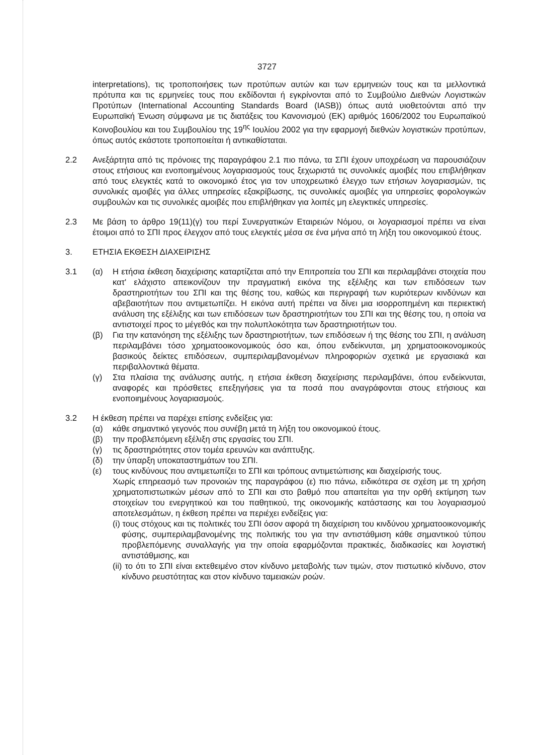3727
interpretations), τις τροποποιήσεις των προτύπων αυτών και των ερμηνειών τους και τα μελλοντικά πρότυπα και τις ερμηνείες τους που εκδίδονται ή εγκρίνονται από το Συμβούλιο Διεθνών Λογιστικών Προτύπων (International Accounting Standards Board (IASB)) όπως αυτά υιοθετούνται από την Ευρωπαϊκή Ένωση σύμφωνα με τις διατάξεις του Κανονισμού (ΕΚ) αριθμός 1606/2002 του Ευρωπαϊκού Κοινοβουλίου και του Συμβουλίου της 19<sup>ης</sup> Ιουλίου 2002 για την εφαρμογή διεθνών λογιστικών προτύπων, όπως αυτός εκάστοτε τροποποιείται ή αντικαθίσταται.
2.2 Ανεξάρτητα από τις πρόνοιες της παραγράφου 2.1 πιο πάνω, τα ΣΠΙ έχουν υποχρέωση να παρουσιάζουν στους ετήσιους και ενοποιημένους λογαριασμούς τους ξεχωριστά τις συνολικές αμοιβές που επιβλήθηκαν από τους ελεγκτές κατά το οικονομικό έτος για τον υποχρεωτικό έλεγχο των ετήσιων λογαριασμών, τις συνολικές αμοιβές για άλλες υπηρεσίες εξακρίβωσης, τις συνολικές αμοιβές για υπηρεσίες φορολογικών συμβουλών και τις συνολικές αμοιβές που επιβλήθηκαν για λοιπές μη ελεγκτικές υπηρεσίες.
2.3 Με βάση το άρθρο 19(11)(γ) του περί Συνεργατικών Εταιρειών Νόμου, οι λογαριασμοί πρέπει να είναι έτοιμοι από το ΣΠΙ προς έλεγχον από τους ελεγκτές μέσα σε ένα μήνα από τη λήξη του οικονομικού έτους.
3. ΕΤΗΣΙΑ ΕΚΘΕΣΗ ΔΙΑΧΕΙΡΙΣΗΣ
3.1 (α) Η ετήσια έκθεση διαχείρισης καταρτίζεται από την Επιτροπεία του ΣΠΙ και περιλαμβάνει στοιχεία που κατ' ελάχιστο απεικονίζουν την πραγματική εικόνα της εξέλιξης και των επιδόσεων των δραστηριοτήτων του ΣΠΙ και της θέσης του, καθώς και περιγραφή των κυριότερων κινδύνων και αβεβαιοτήτων που αντιμετωπίζει. Η εικόνα αυτή πρέπει να δίνει μια ισορροπημένη και περιεκτική ανάλυση της εξέλιξης και των επιδόσεων των δραστηριοτήτων του ΣΠΙ και της θέσης του, η οποία να αντιστοιχεί προς το μέγεθός και την πολυπλοκότητα των δραστηριοτήτων του.
(β) Για την κατανόηση της εξέλιξης των δραστηριοτήτων, των επιδόσεων ή της θέσης του ΣΠΙ, η ανάλυση περιλαμβάνει τόσο χρηματοοικονομικούς όσο και, όπου ενδείκνυται, μη χρηματοοικονομικούς βασικούς δείκτες επιδόσεων, συμπεριλαμβανομένων πληροφοριών σχετικά με εργασιακά και περιβαλλοντικά θέματα.
(γ) Στα πλαίσια της ανάλυσης αυτής, η ετήσια έκθεση διαχείρισης περιλαμβάνει, όπου ενδείκνυται, αναφορές και πρόσθετες επεξηγήσεις για τα ποσά που αναγράφονται στους ετήσιους και ενοποιημένους λογαριασμούς.
3.2 Η έκθεση πρέπει να παρέχει επίσης ενδείξεις για:
(α) κάθε σημαντικό γεγονός που συνέβη μετά τη λήξη του οικονομικού έτους.
(β) την προβλεπόμενη εξέλιξη στις εργασίες του ΣΠΙ.
(γ) τις δραστηριότητες στον τομέα ερευνών και ανάπτυξης.
(δ) την ύπαρξη υποκαταστημάτων του ΣΠΙ.
(ε) τους κινδύνους που αντιμετωπίζει το ΣΠΙ και τρόπους αντιμετώπισης και διαχείρισής τους.
Χωρίς επηρεασμό των προνοιών της παραγράφου (ε) πιο πάνω, ειδικότερα σε σχέση με τη χρήση χρηματοπιστωτικών μέσων από το ΣΠΙ και στο βαθμό που απαιτείται για την ορθή εκτίμηση των στοιχείων του ενεργητικού και του παθητικού, της οικονομικής κατάστασης και του λογαριασμού αποτελεσμάτων, η έκθεση πρέπει να περιέχει ενδείξεις για:
(i) τους στόχους και τις πολιτικές του ΣΠΙ όσον αφορά τη διαχείριση του κινδύνου χρηματοοικονομικής φύσης, συμπεριλαμβανομένης της πολιτικής του για την αντιστάθμιση κάθε σημαντικού τύπου προβλεπόμενης συναλλαγής για την οποία εφαρμόζονται πρακτικές, διαδικασίες και λογιστική αντιστάθμισης, και
(ii) το ότι το ΣΠΙ είναι εκτεθειμένο στον κίνδυνο μεταβολής των τιμών, στον πιστωτικό κίνδυνο, στον κίνδυνο ρευστότητας και στον κίνδυνο ταμειακών ροών.